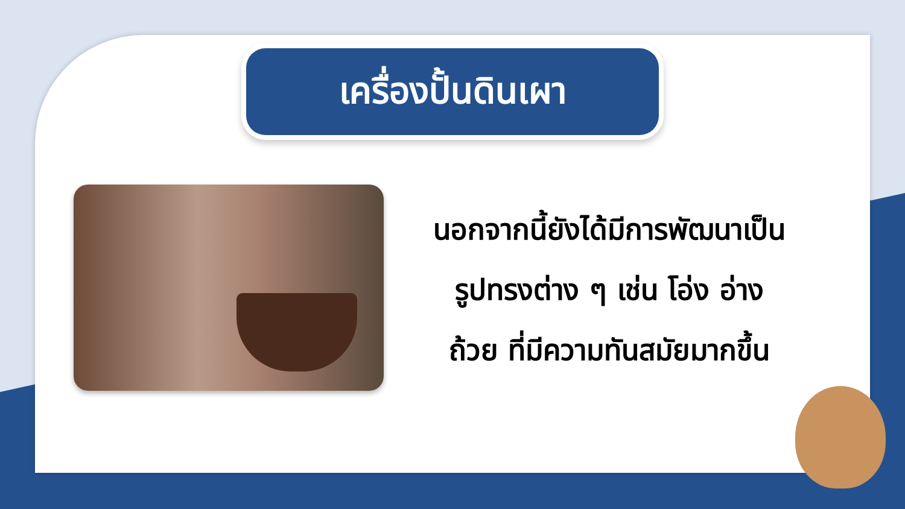เครื่องปั้นดินเผา
นอกจากนี้ยังได้มีการพัฒนาเป็น
รูปทรงต่าง ๆ เช่น โอ่ง อ่าง
ถ้วย ที่มีความทันสมัยมากขึ้น